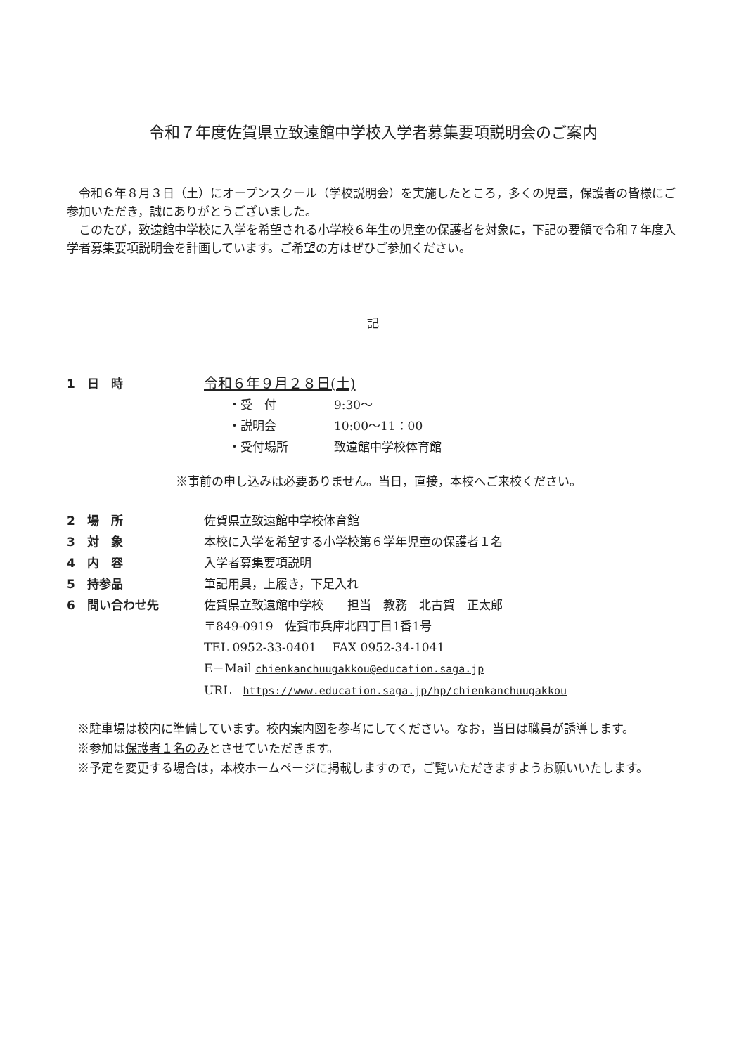令和７年度佐賀県立致遠館中学校入学者募集要項説明会のご案内
令和６年８月３日（土）にオープンスクール（学校説明会）を実施したところ，多くの児童，保護者の皆様にご参加いただき，誠にありがとうございました。
このたび，致遠館中学校に入学を希望される小学校６年生の児童の保護者を対象に，下記の要領で令和７年度入学者募集要項説明会を計画しています。ご希望の方はぜひご参加ください。
記
1　日　時
令和６年９月２８日(土)
・受　付 9:30～
・説明会 10:00～11：00
・受付場所 致遠館中学校体育館
※事前の申し込みは必要ありません。当日，直接，本校へご来校ください。
2　場　所 佐賀県立致遠館中学校体育館
3　対　象 本校に入学を希望する小学校第６学年児童の保護者１名
4　内　容 入学者募集要項説明
5　持参品 筆記用具，上履き，下足入れ
6　問い合わせ先 佐賀県立致遠館中学校　　担当　教務　北古賀　正太郎
〒849-0919　佐賀市兵庫北四丁目1番1号
TEL 0952-33-0401　 FAX 0952-34-1041
E－Mail chienkanchuugakkou@education.saga.jp
URL　https://www.education.saga.jp/hp/chienkanchuugakkou
※駐車場は校内に準備しています。校内案内図を参考にしてください。なお，当日は職員が誘導します。
※参加は保護者１名のみとさせていただきます。
※予定を変更する場合は，本校ホームページに掲載しますので，ご覧いただきますようお願いいたします。